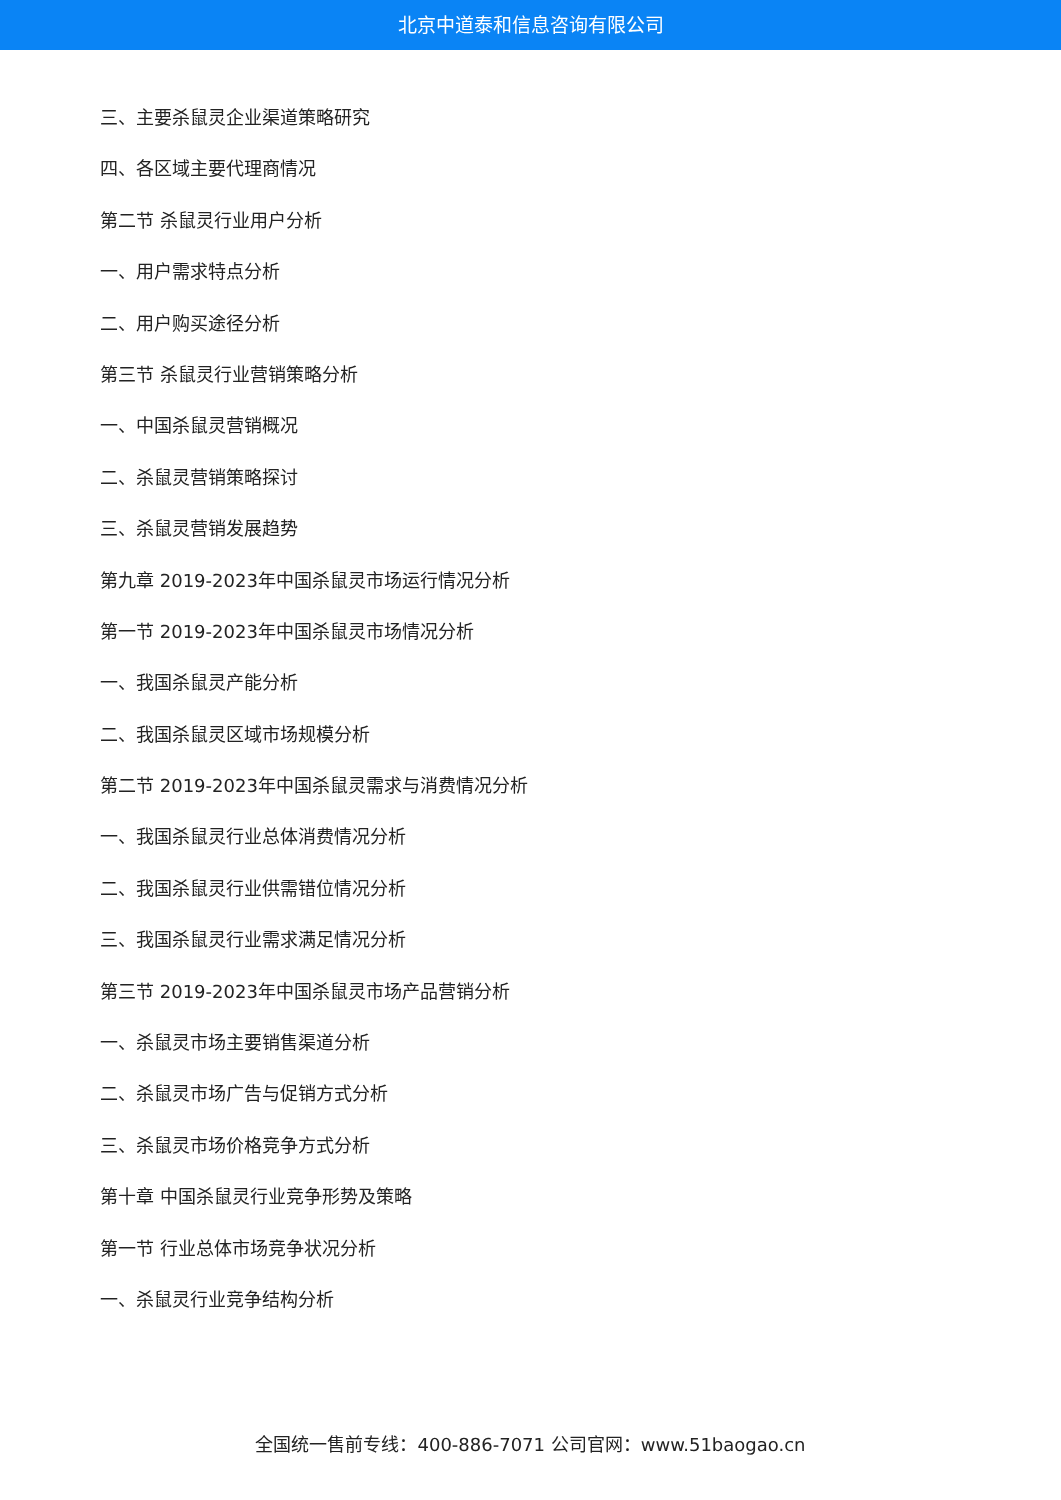北京中道泰和信息咨询有限公司
三、主要杀鼠灵企业渠道策略研究
四、各区域主要代理商情况
第二节 杀鼠灵行业用户分析
一、用户需求特点分析
二、用户购买途径分析
第三节 杀鼠灵行业营销策略分析
一、中国杀鼠灵营销概况
二、杀鼠灵营销策略探讨
三、杀鼠灵营销发展趋势
第九章 2019-2023年中国杀鼠灵市场运行情况分析
第一节 2019-2023年中国杀鼠灵市场情况分析
一、我国杀鼠灵产能分析
二、我国杀鼠灵区域市场规模分析
第二节 2019-2023年中国杀鼠灵需求与消费情况分析
一、我国杀鼠灵行业总体消费情况分析
二、我国杀鼠灵行业供需错位情况分析
三、我国杀鼠灵行业需求满足情况分析
第三节 2019-2023年中国杀鼠灵市场产品营销分析
一、杀鼠灵市场主要销售渠道分析
二、杀鼠灵市场广告与促销方式分析
三、杀鼠灵市场价格竞争方式分析
第十章 中国杀鼠灵行业竞争形势及策略
第一节 行业总体市场竞争状况分析
一、杀鼠灵行业竞争结构分析
全国统一售前专线：400-886-7071 公司官网：www.51baogao.cn